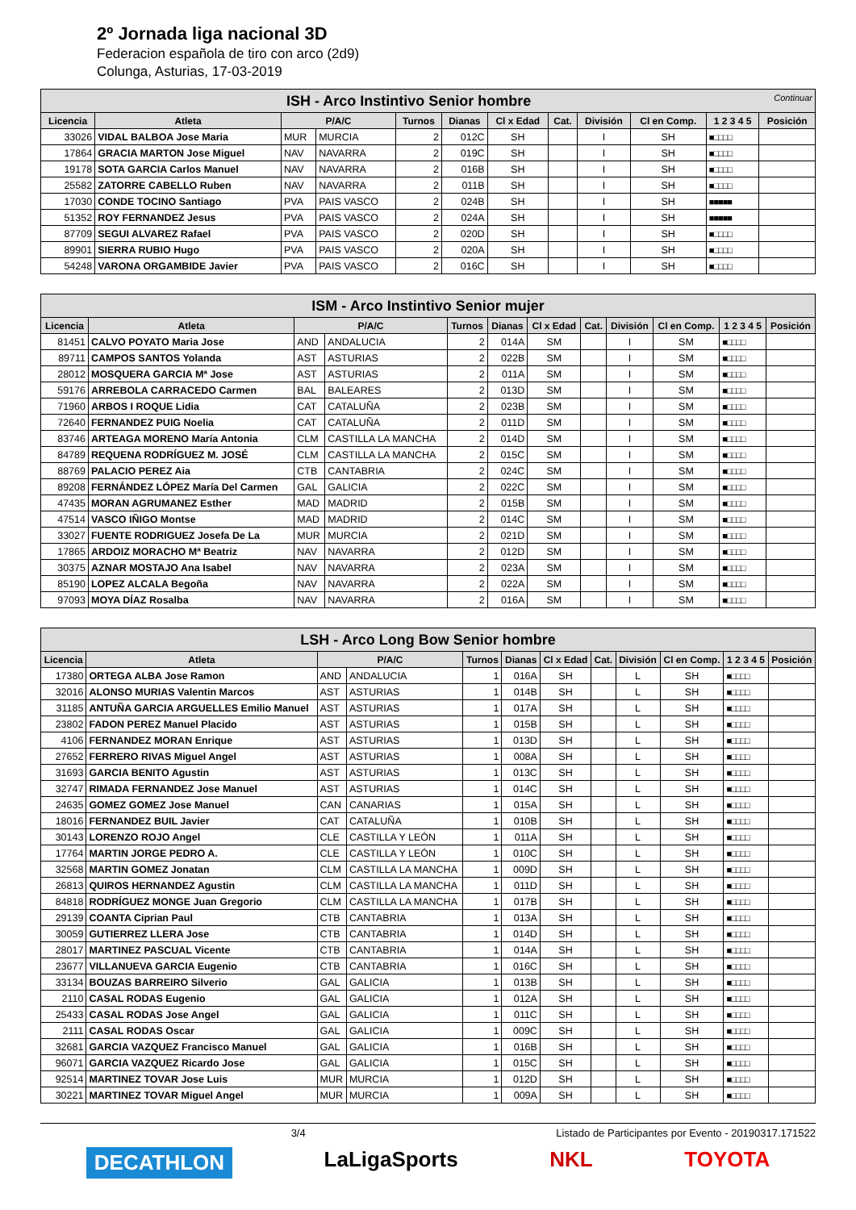2º Jornada liga nacional 3D
Federacion española de tiro con arco (2d9)
Colunga, Asturias, 17-03-2019
| ISH - Arco Instintivo Senior hombre Continuar | | | | | | | | | | | |
| Licencia | Atleta | P/A/C | | Turnos | Dianas | Cl x Edad | Cat. | División | Cl en Comp. | 1 2 3 4 5 | Posición |
| 33026 | VIDAL BALBOA Jose Maria | MUR | MURCIA | 2 | 012C | SH | | I | SH | ■□□□□ | |
| 17864 | GRACIA MARTON Jose Miguel | NAV | NAVARRA | 2 | 019C | SH | | I | SH | ■□□□□ | |
| 19178 | SOTA GARCIA Carlos Manuel | NAV | NAVARRA | 2 | 016B | SH | | I | SH | ■□□□□ | |
| 25582 | ZATORRE CABELLO Ruben | NAV | NAVARRA | 2 | 011B | SH | | I | SH | ■□□□□ | |
| 17030 | CONDE TOCINO Santiago | PVA | PAIS VASCO | 2 | 024B | SH | | I | SH | ■■■■■ | |
| 51352 | ROY FERNANDEZ Jesus | PVA | PAIS VASCO | 2 | 024A | SH | | I | SH | ■■■■■ | |
| 87709 | SEGUI ALVAREZ Rafael | PVA | PAIS VASCO | 2 | 020D | SH | | I | SH | ■□□□□ | |
| 89901 | SIERRA RUBIO Hugo | PVA | PAIS VASCO | 2 | 020A | SH | | I | SH | ■□□□□ | |
| 54248 | VARONA ORGAMBIDE Javier | PVA | PAIS VASCO | 2 | 016C | SH | | I | SH | ■□□□□ | |
| ISM - Arco Instintivo Senior mujer | | | | | | | | | | | |
| Licencia | Atleta | P/A/C | | Turnos | Dianas | Cl x Edad | Cat. | División | Cl en Comp. | 1 2 3 4 5 | Posición |
| 81451 | CALVO POYATO Maria Jose | AND | ANDALUCIA | 2 | 014A | SM | | I | SM | ■□□□□ | |
| 89711 | CAMPOS SANTOS Yolanda | AST | ASTURIAS | 2 | 022B | SM | | I | SM | ■□□□□ | |
| 28012 | MOSQUERA GARCIA Mª Jose | AST | ASTURIAS | 2 | 011A | SM | | I | SM | ■□□□□ | |
| 59176 | ARREBOLA CARRACEDO Carmen | BAL | BALEARES | 2 | 013D | SM | | I | SM | ■□□□□ | |
| 71960 | ARBOS I ROQUE Lidia | CAT | CATALUÑA | 2 | 023B | SM | | I | SM | ■□□□□ | |
| 72640 | FERNANDEZ PUIG Noelia | CAT | CATALUÑA | 2 | 011D | SM | | I | SM | ■□□□□ | |
| 83746 | ARTEAGA MORENO María Antonia | CLM | CASTILLA LA MANCHA | 2 | 014D | SM | | I | SM | ■□□□□ | |
| 84789 | REQUENA RODRÍGUEZ M. JOSÉ | CLM | CASTILLA LA MANCHA | 2 | 015C | SM | | I | SM | ■□□□□ | |
| 88769 | PALACIO PEREZ Aia | CTB | CANTABRIA | 2 | 024C | SM | | I | SM | ■□□□□ | |
| 89208 | FERNÁNDEZ LÓPEZ María Del Carmen | GAL | GALICIA | 2 | 022C | SM | | I | SM | ■□□□□ | |
| 47435 | MORAN AGRUMANEZ Esther | MAD | MADRID | 2 | 015B | SM | | I | SM | ■□□□□ | |
| 47514 | VASCO IÑIGO Montse | MAD | MADRID | 2 | 014C | SM | | I | SM | ■□□□□ | |
| 33027 | FUENTE RODRIGUEZ Josefa De La | MUR | MURCIA | 2 | 021D | SM | | I | SM | ■□□□□ | |
| 17865 | ARDOIZ MORACHO Mª Beatriz | NAV | NAVARRA | 2 | 012D | SM | | I | SM | ■□□□□ | |
| 30375 | AZNAR MOSTAJO Ana Isabel | NAV | NAVARRA | 2 | 023A | SM | | I | SM | ■□□□□ | |
| 85190 | LOPEZ ALCALA Begoña | NAV | NAVARRA | 2 | 022A | SM | | I | SM | ■□□□□ | |
| 97093 | MOYA DÍAZ Rosalba | NAV | NAVARRA | 2 | 016A | SM | | I | SM | ■□□□□ | |
| LSH - Arco Long Bow Senior hombre | | | | | | | | | | | |
| Licencia | Atleta | P/A/C | | Turnos | Dianas | Cl x Edad | Cat. | División | Cl en Comp. | 1 2 3 4 5 | Posición |
| 17380 | ORTEGA ALBA Jose Ramon | AND | ANDALUCIA | 1 | 016A | SH | | L | SH | ■□□□□ | |
| 32016 | ALONSO MURIAS Valentin Marcos | AST | ASTURIAS | 1 | 014B | SH | | L | SH | ■□□□□ | |
| 31185 | ANTUÑA GARCIA ARGUELLES Emilio Manuel | AST | ASTURIAS | 1 | 017A | SH | | L | SH | ■□□□□ | |
| 23802 | FADON PEREZ Manuel Placido | AST | ASTURIAS | 1 | 015B | SH | | L | SH | ■□□□□ | |
| 4106 | FERNANDEZ MORAN Enrique | AST | ASTURIAS | 1 | 013D | SH | | L | SH | ■□□□□ | |
| 27652 | FERRERO RIVAS Miguel Angel | AST | ASTURIAS | 1 | 008A | SH | | L | SH | ■□□□□ | |
| 31693 | GARCIA BENITO Agustin | AST | ASTURIAS | 1 | 013C | SH | | L | SH | ■□□□□ | |
| 32747 | RIMADA FERNANDEZ Jose Manuel | AST | ASTURIAS | 1 | 014C | SH | | L | SH | ■□□□□ | |
| 24635 | GOMEZ GOMEZ Jose Manuel | CAN | CANARIAS | 1 | 015A | SH | | L | SH | ■□□□□ | |
| 18016 | FERNANDEZ BUIL Javier | CAT | CATALUÑA | 1 | 010B | SH | | L | SH | ■□□□□ | |
| 30143 | LORENZO ROJO Angel | CLE | CASTILLA Y LEÓN | 1 | 011A | SH | | L | SH | ■□□□□ | |
| 17764 | MARTIN JORGE PEDRO A. | CLE | CASTILLA Y LEÓN | 1 | 010C | SH | | L | SH | ■□□□□ | |
| 32568 | MARTIN GOMEZ Jonatan | CLM | CASTILLA LA MANCHA | 1 | 009D | SH | | L | SH | ■□□□□ | |
| 26813 | QUIROS HERNANDEZ Agustin | CLM | CASTILLA LA MANCHA | 1 | 011D | SH | | L | SH | ■□□□□ | |
| 84818 | RODRÍGUEZ MONGE Juan Gregorio | CLM | CASTILLA LA MANCHA | 1 | 017B | SH | | L | SH | ■□□□□ | |
| 29139 | COANTA Ciprian Paul | CTB | CANTABRIA | 1 | 013A | SH | | L | SH | ■□□□□ | |
| 30059 | GUTIERREZ LLERA Jose | CTB | CANTABRIA | 1 | 014D | SH | | L | SH | ■□□□□ | |
| 28017 | MARTINEZ PASCUAL Vicente | CTB | CANTABRIA | 1 | 014A | SH | | L | SH | ■□□□□ | |
| 23677 | VILLANUEVA GARCIA Eugenio | CTB | CANTABRIA | 1 | 016C | SH | | L | SH | ■□□□□ | |
| 33134 | BOUZAS BARREIRO Silverio | GAL | GALICIA | 1 | 013B | SH | | L | SH | ■□□□□ | |
| 2110 | CASAL RODAS Eugenio | GAL | GALICIA | 1 | 012A | SH | | L | SH | ■□□□□ | |
| 25433 | CASAL RODAS Jose Angel | GAL | GALICIA | 1 | 011C | SH | | L | SH | ■□□□□ | |
| 2111 | CASAL RODAS Oscar | GAL | GALICIA | 1 | 009C | SH | | L | SH | ■□□□□ | |
| 32681 | GARCIA VAZQUEZ Francisco Manuel | GAL | GALICIA | 1 | 016B | SH | | L | SH | ■□□□□ | |
| 96071 | GARCIA VAZQUEZ Ricardo Jose | GAL | GALICIA | 1 | 015C | SH | | L | SH | ■□□□□ | |
| 92514 | MARTINEZ TOVAR Jose Luis | MUR | MURCIA | 1 | 012D | SH | | L | SH | ■□□□□ | |
| 30221 | MARTINEZ TOVAR Miguel Angel | MUR | MURCIA | 1 | 009A | SH | | L | SH | ■□□□□ | |
3/4 Listado de Participantes por Evento - 20190317.171522
DECATHLON LaLigaSports NKL TOYOTA